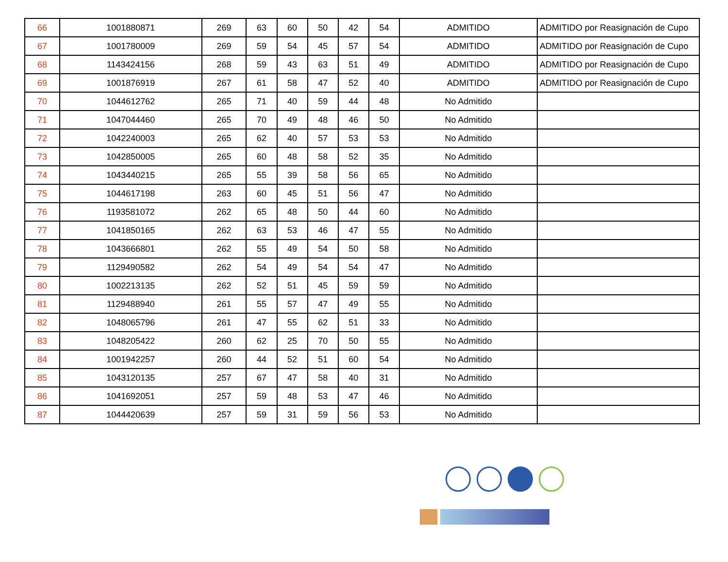| 66 | 1001880871 | 269 | 63 | 60 | 50 | 42 | 54 | ADMITIDO | ADMITIDO por Reasignación de Cupo |
| 67 | 1001780009 | 269 | 59 | 54 | 45 | 57 | 54 | ADMITIDO | ADMITIDO por Reasignación de Cupo |
| 68 | 1143424156 | 268 | 59 | 43 | 63 | 51 | 49 | ADMITIDO | ADMITIDO por Reasignación de Cupo |
| 69 | 1001876919 | 267 | 61 | 58 | 47 | 52 | 40 | ADMITIDO | ADMITIDO por Reasignación de Cupo |
| 70 | 1044612762 | 265 | 71 | 40 | 59 | 44 | 48 | No Admitido | |
| 71 | 1047044460 | 265 | 70 | 49 | 48 | 46 | 50 | No Admitido | |
| 72 | 1042240003 | 265 | 62 | 40 | 57 | 53 | 53 | No Admitido | |
| 73 | 1042850005 | 265 | 60 | 48 | 58 | 52 | 35 | No Admitido | |
| 74 | 1043440215 | 265 | 55 | 39 | 58 | 56 | 65 | No Admitido | |
| 75 | 1044617198 | 263 | 60 | 45 | 51 | 56 | 47 | No Admitido | |
| 76 | 1193581072 | 262 | 65 | 48 | 50 | 44 | 60 | No Admitido | |
| 77 | 1041850165 | 262 | 63 | 53 | 46 | 47 | 55 | No Admitido | |
| 78 | 1043666801 | 262 | 55 | 49 | 54 | 50 | 58 | No Admitido | |
| 79 | 1129490582 | 262 | 54 | 49 | 54 | 54 | 47 | No Admitido | |
| 80 | 1002213135 | 262 | 52 | 51 | 45 | 59 | 59 | No Admitido | |
| 81 | 1129488940 | 261 | 55 | 57 | 47 | 49 | 55 | No Admitido | |
| 82 | 1048065796 | 261 | 47 | 55 | 62 | 51 | 33 | No Admitido | |
| 83 | 1048205422 | 260 | 62 | 25 | 70 | 50 | 55 | No Admitido | |
| 84 | 1001942257 | 260 | 44 | 52 | 51 | 60 | 54 | No Admitido | |
| 85 | 1043120135 | 257 | 67 | 47 | 58 | 40 | 31 | No Admitido | |
| 86 | 1041692051 | 257 | 59 | 48 | 53 | 47 | 46 | No Admitido | |
| 87 | 1044420639 | 257 | 59 | 31 | 59 | 56 | 53 | No Admitido | |